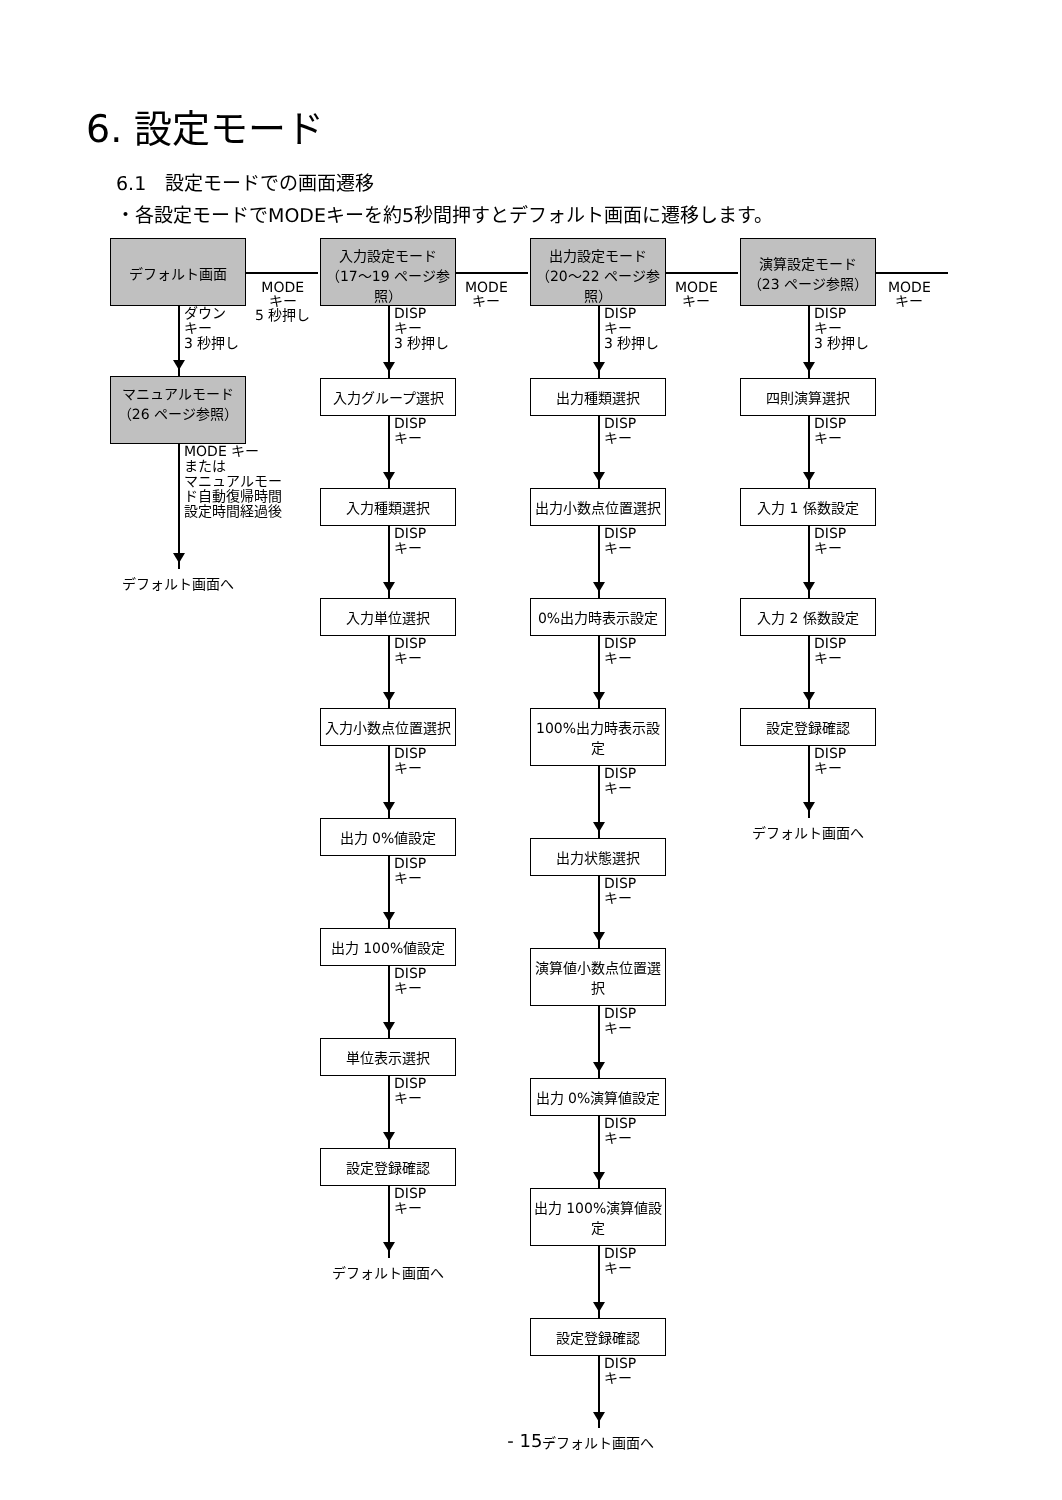6. 設定モード
6.1　設定モードでの画面遷移
・各設定モードでMODEキーを約5秒間押すとデフォルト画面に遷移します。
デフォルト画面
ダウン
キー
3 秒押し
マニュアルモード
（26 ページ参照）
MODE キー
または
マニュアルモー
ド自動復帰時間
設定時間経過後
デフォルト画面へ
入力設定モード
（17～19 ページ参照）
DISP
キー
3 秒押し
入力グループ選択
DISP
キー
入力種類選択
DISP
キー
入力単位選択
DISP
キー
入力小数点位置選択
DISP
キー
出力 0%値設定
DISP
キー
出力 100%値設定
DISP
キー
単位表示選択
DISP
キー
設定登録確認
DISP
キー
デフォルト画面へ
出力設定モード
（20～22 ページ参照）
DISP
キー
3 秒押し
出力種類選択
DISP
キー
出力小数点位置選択
DISP
キー
0%出力時表示設定
DISP
キー
100%出力時表示設定
DISP
キー
出力状態選択
DISP
キー
演算値小数点位置選択
DISP
キー
出力 0%演算値設定
DISP
キー
出力 100%演算値設定
DISP
キー
設定登録確認
DISP
キー
デフォルト画面へ
演算設定モード
（23 ページ参照）
DISP
キー
3 秒押し
四則演算選択
DISP
キー
入力 1 係数設定
DISP
キー
入力 2 係数設定
DISP
キー
設定登録確認
DISP
キー
デフォルト画面へ
MODE
キー
5 秒押し
MODE
キー
MODE
キー
MODE
キー
- 15 -